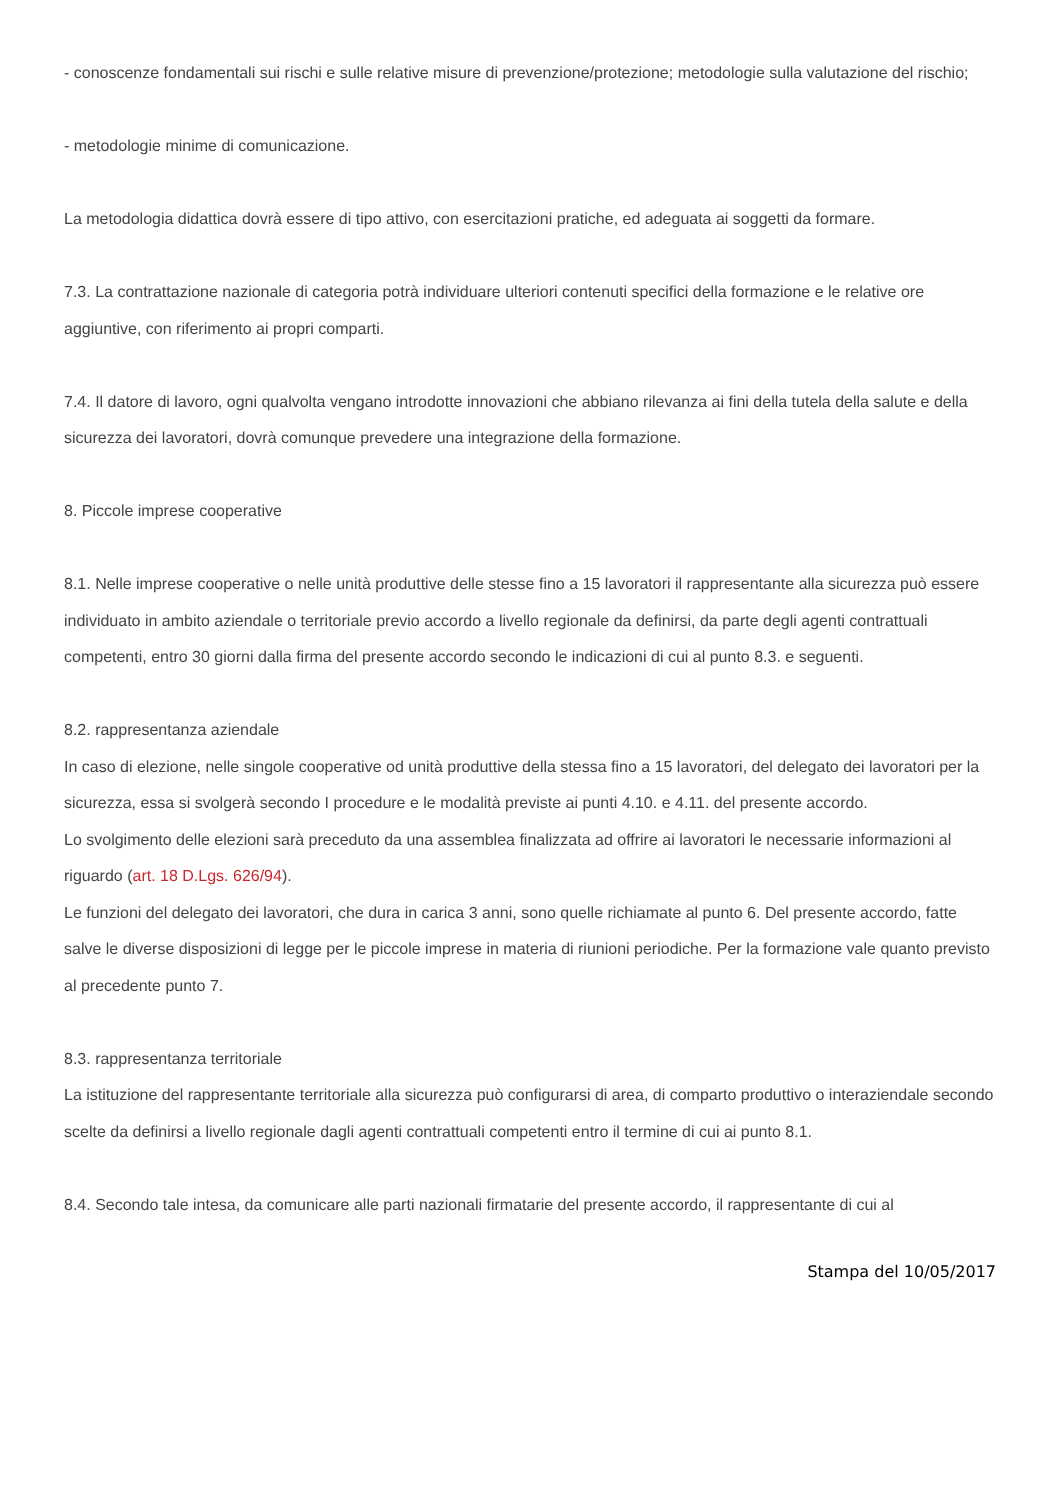- conoscenze fondamentali sui rischi e sulle relative misure di prevenzione/protezione; metodologie sulla valutazione del rischio;
- metodologie minime di comunicazione.
La metodologia didattica dovrà essere di tipo attivo, con esercitazioni pratiche, ed adeguata ai soggetti da formare.
7.3. La contrattazione nazionale di categoria potrà individuare ulteriori contenuti specifici della formazione e le relative ore aggiuntive, con riferimento ai propri comparti.
7.4. Il datore di lavoro, ogni qualvolta vengano introdotte innovazioni che abbiano rilevanza ai fini della tutela della salute e della sicurezza dei lavoratori, dovrà comunque prevedere una integrazione della formazione.
8. Piccole imprese cooperative
8.1. Nelle imprese cooperative o nelle unità produttive delle stesse fino a 15 lavoratori il rappresentante alla sicurezza può essere individuato in ambito aziendale o territoriale previo accordo a livello regionale da definirsi, da parte degli agenti contrattuali competenti, entro 30 giorni dalla firma del presente accordo secondo le indicazioni di cui al punto 8.3. e seguenti.
8.2. rappresentanza aziendale
In caso di elezione, nelle singole cooperative od unità produttive della stessa fino a 15 lavoratori, del delegato dei lavoratori per la sicurezza, essa si svolgerà secondo I procedure e le modalità previste ai punti 4.10. e 4.11. del presente accordo.
Lo svolgimento delle elezioni sarà preceduto da una assemblea finalizzata ad offrire ai lavoratori le necessarie informazioni al riguardo (art. 18 D.Lgs. 626/94).
Le funzioni del delegato dei lavoratori, che dura in carica 3 anni, sono quelle richiamate al punto 6. Del presente accordo, fatte salve le diverse disposizioni di legge per le piccole imprese in materia di riunioni periodiche. Per la formazione vale quanto previsto al precedente punto 7.
8.3. rappresentanza territoriale
La istituzione del rappresentante territoriale alla sicurezza può configurarsi di area, di comparto produttivo o interaziendale secondo scelte da definirsi a livello regionale dagli agenti contrattuali competenti entro il termine di cui ai punto 8.1.
8.4. Secondo tale intesa, da comunicare alle parti nazionali firmatarie del presente accordo, il rappresentante di cui al
Stampa del 10/05/2017